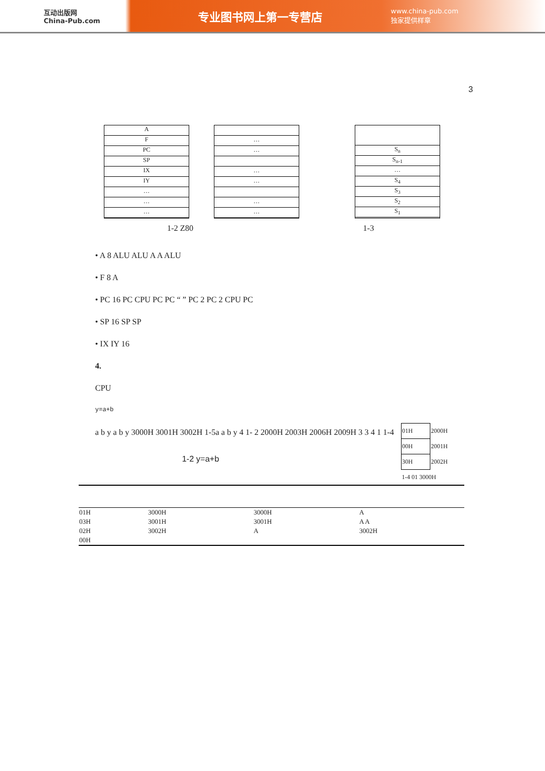互动出版网
China-Pub.com
专业图书网上第一专营店
www.china-pub.com
独家提供样章
3
A
F
PC
SP
IX
IY
…
…
…
…
…
…
…
…
…
S<sub>n</sub>
S<sub>n-1</sub>
…
S<sub>4</sub>
S<sub>3</sub>
S<sub>2</sub>
S<sub>1</sub>
1-2 Z80 1-3
• A 8 ALU ALU A A ALU
• F 8 A
• PC 16 PC CPU PC PC “ ” PC 2 PC 2 CPU PC
• SP 16 SP SP
• IX IY 16
4.
CPU
y=a+b
| 01H | 2000H |
| 00H | 2001H |
| 30H | 2002H |
| 1-4 01 3000H | |
a b y a b y 3000H 3001H 3002H 1-5a a b y 4 1- 2 2000H 2003H 2006H 2009H 3 3 4 1 1-4
1-2 y=a+b
| 01H | 3000H | 3000H | A |
| 03H | 3001H | 3001H | A A |
| 02H | 3002H | A | 3002H |
| 00H | | | |